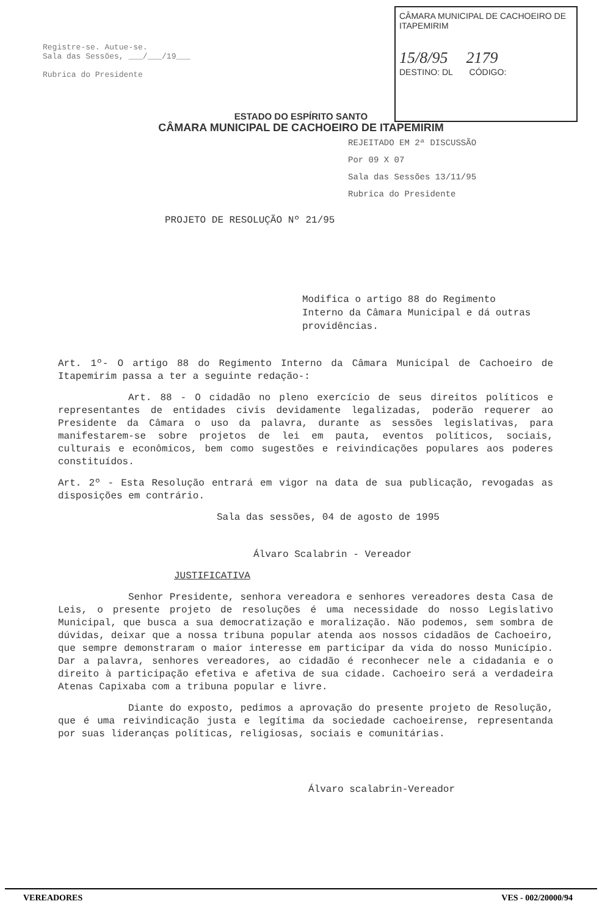Registre-se. Autue-se.
Sala das Sessões, ___/___/19___
Rubrica do Presidente
CÂMARA MUNICIPAL DE CACHOEIRO DE ITAPEMIRIM
15/8/95 2179
DESTINO: DL CÓDIGO:
ESTADO DO ESPÍRITO SANTO
CÂMARA MUNICIPAL DE CACHOEIRO DE ITAPEMIRIM
REJEITADO EM 2ª DISCUSSÃO
Por 09 X 07
Sala das Sessões 13/11/95
Rubrica do Presidente
PROJETO DE RESOLUÇÃO Nº 21/95
Modifica o artigo 88 do Regimento Interno da Câmara Municipal e dá outras providências.
Art. 1º- O artigo 88 do Regimento Interno da Câmara Municipal de Cachoeiro de Itapemirim passa a ter a seguinte redação-:
Art. 88 - O cidadão no pleno exercício de seus direitos políticos e representantes de entidades civis devidamente legalizadas, poderão requerer ao Presidente da Câmara o uso da palavra, durante as sessões legislativas, para manifestarem-se sobre projetos de lei em pauta, eventos políticos, sociais, culturais e econômicos, bem como sugestões e reivindicações populares aos poderes constituídos.
Art. 2º - Esta Resolução entrará em vigor na data de sua publicação, revogadas as disposições em contrário.
Sala das sessões, 04 de agosto de 1995
Álvaro Scalabrin - Vereador
JUSTIFICATIVA
Senhor Presidente, senhora vereadora e senhores vereadores desta Casa de Leis, o presente projeto de resoluções é uma necessidade do nosso Legislativo Municipal, que busca a sua democratização e moralização. Não podemos, sem sombra de dúvidas, deixar que a nossa tribuna popular atenda aos nossos cidadãos de Cachoeiro, que sempre demonstraram o maior interesse em participar da vida do nosso Município. Dar a palavra, senhores vereadores, ao cidadão é reconhecer nele a cidadania e o direito à participação efetiva e afetiva de sua cidade. Cachoeiro será a verdadeira Atenas Capixaba com a tribuna popular e livre.
Diante do exposto, pedimos a aprovação do presente projeto de Resolução, que é uma reivindicação justa e legítima da sociedade cachoeirense, representanda por suas lideranças políticas, religiosas, sociais e comunitárias.
Álvaro scalabrin-Vereador
VEREADORES VES - 002/20000/94